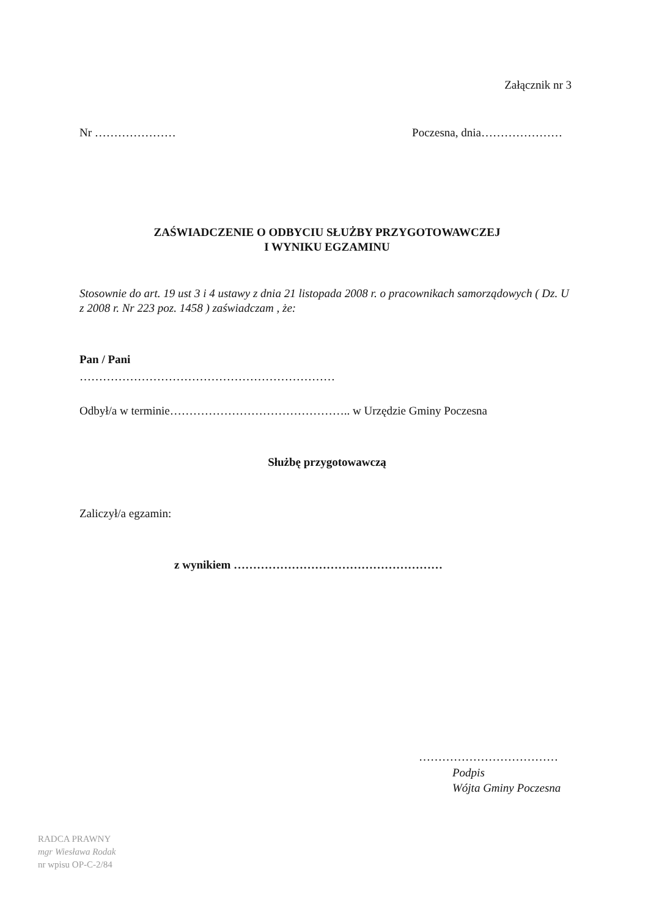Załącznik nr 3
Nr ………………… Poczesna, dnia…………………
ZAŚWIADCZENIE O ODBYCIU SŁUŻBY PRZYGOTOWAWCZEJ
I WYNIKU EGZAMINU
Stosownie do art. 19 ust 3 i 4 ustawy z dnia 21 listopada 2008 r. o pracownikach samorządowych ( Dz. U z 2008 r. Nr 223 poz. 1458 ) zaświadczam , że:
Pan / Pani
…………………………………………………………
Odbył/a w terminie……………………………………….. w Urzędzie Gminy Poczesna
Służbę przygotowawczą
Zaliczył/a egzamin:
z wynikiem ………………………………………………
………………………………
Podpis
Wójta Gminy Poczesna
RADCA PRAWNY
mgr Wiesława Rodak
nr wpisu OP-C-2/84